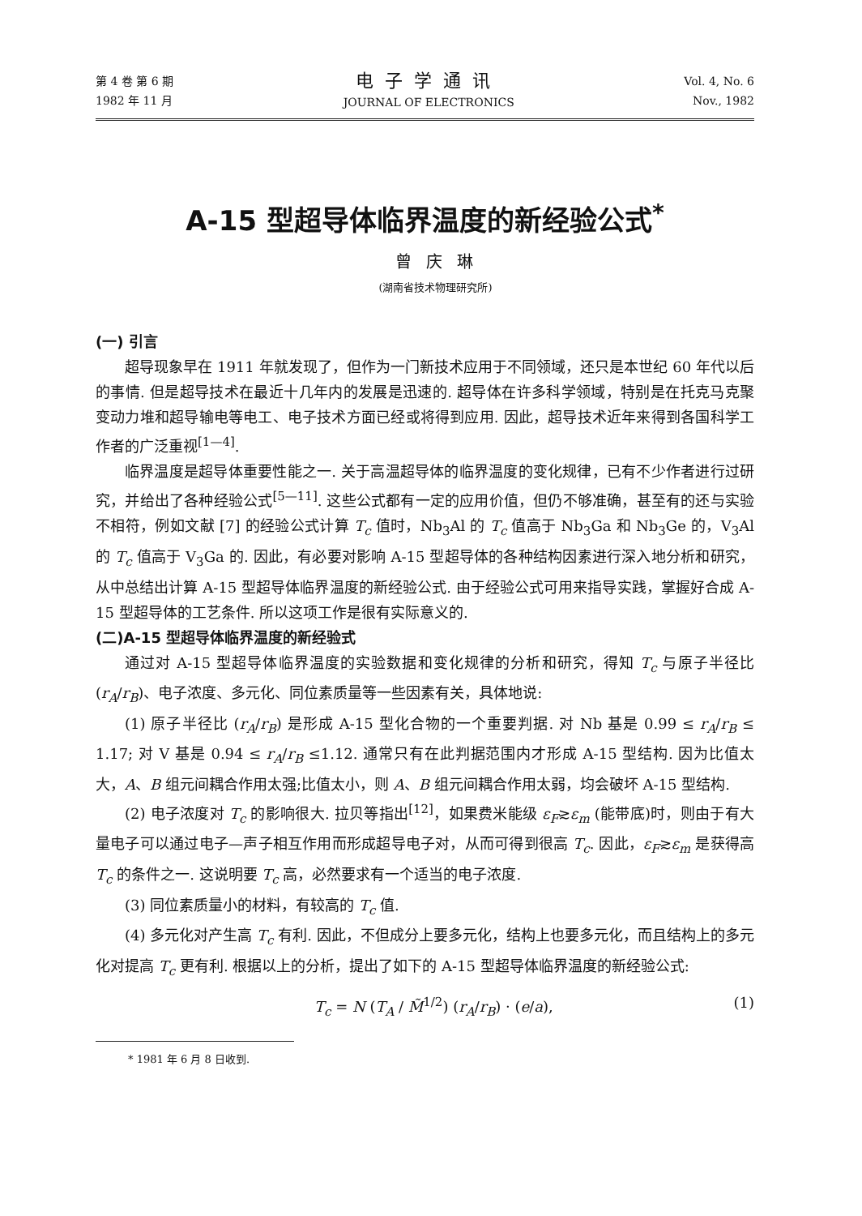第 4 卷 第 6 期
1982 年 11 月
电子学通讯
JOURNAL OF ELECTRONICS
Vol. 4, No. 6
Nov., 1982
A-15 型超导体临界温度的新经验公式<sup>*</sup>
曾庆琳
(湖南省技术物理研究所)
(一) 引言
超导现象早在 1911 年就发现了，但作为一门新技术应用于不同领域，还只是本世纪 60 年代以后的事情. 但是超导技术在最近十几年内的发展是迅速的. 超导体在许多科学领域，特别是在托克马克聚变动力堆和超导输电等电工、电子技术方面已经或将得到应用. 因此，超导技术近年来得到各国科学工作者的广泛重视<sup>[1—4]</sup>.
临界温度是超导体重要性能之一. 关于高温超导体的临界温度的变化规律，已有不少作者进行过研究，并给出了各种经验公式<sup>[5—11]</sup>. 这些公式都有一定的应用价值，但仍不够准确，甚至有的还与实验不相符，例如文献 [7] 的经验公式计算 T<sub>c</sub> 值时，Nb<sub>3</sub>Al 的 T<sub>c</sub> 值高于 Nb<sub>3</sub>Ga 和 Nb<sub>3</sub>Ge 的，V<sub>3</sub>Al 的 T<sub>c</sub> 值高于 V<sub>3</sub>Ga 的. 因此，有必要对影响 A-15 型超导体的各种结构因素进行深入地分析和研究，从中总结出计算 A-15 型超导体临界温度的新经验公式. 由于经验公式可用来指导实践，掌握好合成 A-15 型超导体的工艺条件. 所以这项工作是很有实际意义的.
(二)A-15 型超导体临界温度的新经验式
通过对 A-15 型超导体临界温度的实验数据和变化规律的分析和研究，得知 T<sub>c</sub> 与原子半径比 (r<sub>A</sub>/r<sub>B</sub>)、电子浓度、多元化、同位素质量等一些因素有关，具体地说:
(1) 原子半径比 (r<sub>A</sub>/r<sub>B</sub>) 是形成 A-15 型化合物的一个重要判据. 对 Nb 基是 0.99 ≤ r<sub>A</sub>/r<sub>B</sub> ≤ 1.17; 对 V 基是 0.94 ≤ r<sub>A</sub>/r<sub>B</sub> ≤1.12. 通常只有在此判据范围内才形成 A-15 型结构. 因为比值太大，A、B 组元间耦合作用太强;比值太小，则 A、B 组元间耦合作用太弱，均会破坏 A-15 型结构.
(2) 电子浓度对 T<sub>c</sub> 的影响很大. 拉贝等指出<sup>[12]</sup>，如果费米能级 ε<sub>F</sub>≳ε<sub>m</sub> (能带底)时，则由于有大量电子可以通过电子—声子相互作用而形成超导电子对，从而可得到很高 T<sub>c</sub>. 因此，ε<sub>F</sub>≳ε<sub>m</sub> 是获得高 T<sub>c</sub> 的条件之一. 这说明要 T<sub>c</sub> 高，必然要求有一个适当的电子浓度.
(3) 同位素质量小的材料，有较高的 T<sub>c</sub> 值.
(4) 多元化对产生高 T<sub>c</sub> 有利. 因此，不但成分上要多元化，结构上也要多元化，而且结构上的多元化对提高 T<sub>c</sub> 更有利. 根据以上的分析，提出了如下的 A-15 型超导体临界温度的新经验公式:
T<sub>c</sub> = N (T<sub>A</sub> / M̃<sup>1/2</sup>) (r<sub>A</sub>/r<sub>B</sub>) · (e/a), (1)
* 1981 年 6 月 8 日收到.